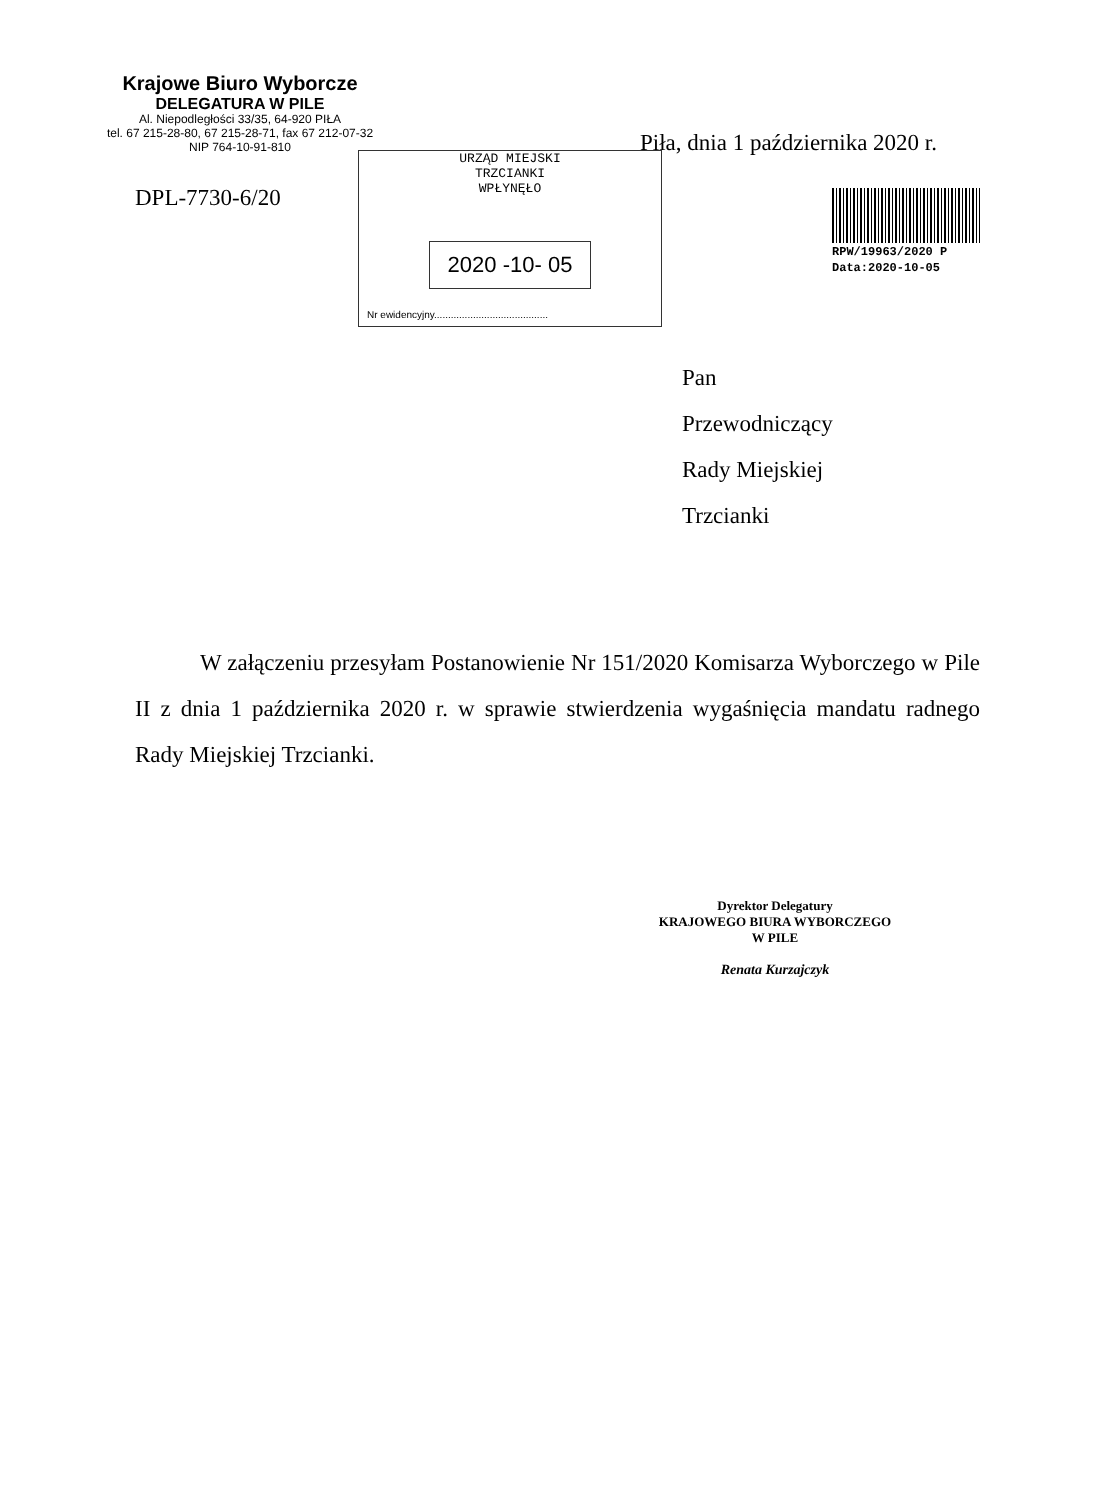Krajowe Biuro Wyborcze
DELEGATURA W PILE
Al. Niepodległości 33/35, 64-920 PIŁA
tel. 67 215-28-80, 67 215-28-71, fax 67 212-07-32
NIP 764-10-91-810
DPL-7730-6/20
URZĄD MIEJSKI
TRZCIANKI
WPŁYNĘŁO
2020 -10- 05
Nr ewidencyjny.........................................
Piła, dnia 1 października 2020 r.
RPW/19963/2020 P
Data:2020-10-05
Pan
Przewodniczący
Rady Miejskiej
Trzcianki
W załączeniu przesyłam Postanowienie Nr 151/2020 Komisarza Wyborczego w Pile II z dnia 1 października 2020 r. w sprawie stwierdzenia wygaśnięcia mandatu radnego Rady Miejskiej Trzcianki.
Dyrektor Delegatury
KRAJOWEGO BIURA WYBORCZEGO
W PILE
Renata Kurzajczyk